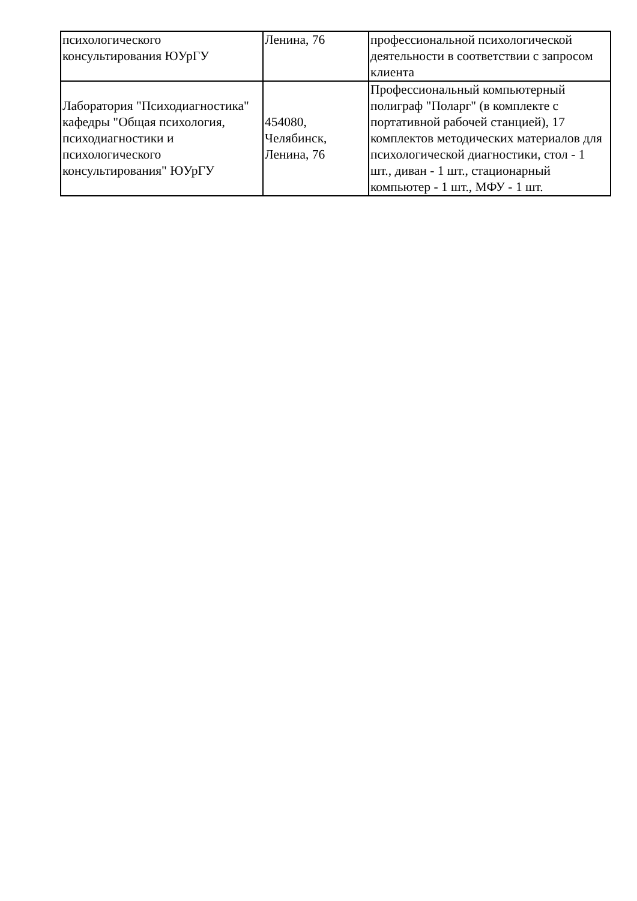| психологического консультирования ЮУрГУ | Ленина, 76 | профессиональной психологической деятельности в соответствии с запросом клиента |
| Лаборатория "Психодиагностика" кафедры "Общая психология, психодиагностики и психологического консультирования" ЮУрГУ | 454080, Челябинск, Ленина, 76 | Профессиональный компьютерный полиграф "Поларг" (в комплекте с портативной рабочей станцией), 17 комплектов методических материалов для психологической диагностики, стол - 1 шт., диван - 1 шт., стационарный компьютер - 1 шт., МФУ - 1 шт. |